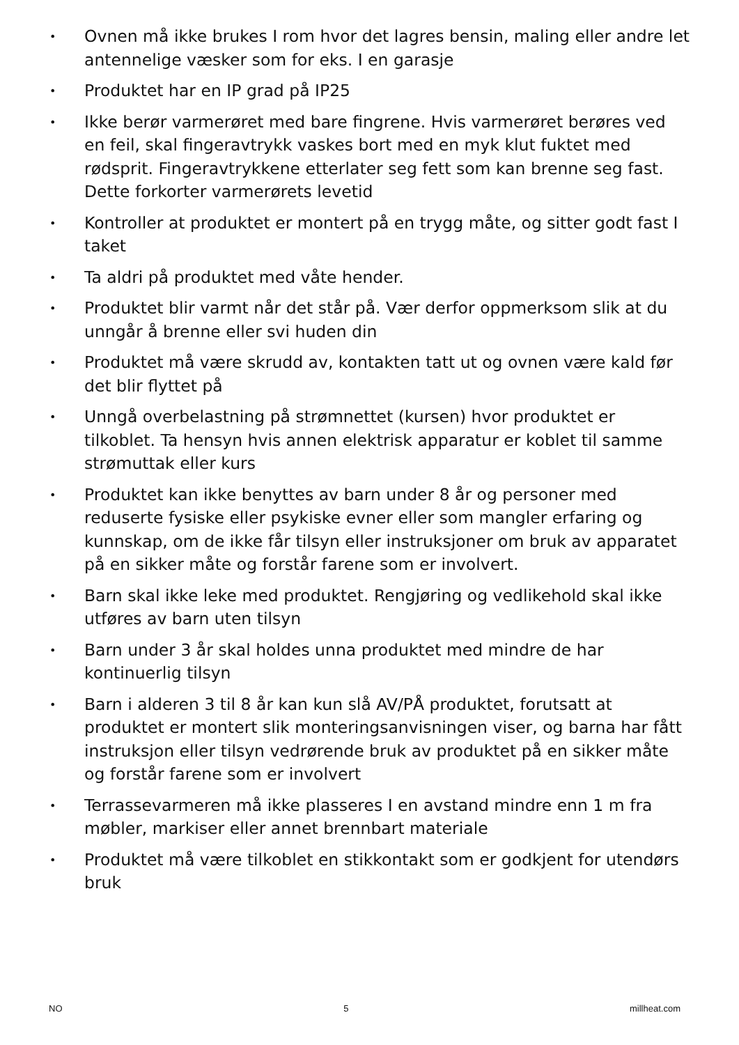• Ovnen må ikke brukes I rom hvor det lagres bensin, maling eller andre let antennelige væsker som for eks. I en garasje
• Produktet har en IP grad på IP25
• Ikke berør varmerøret med bare fingrene. Hvis varmerøret berøres ved en feil, skal fingeravtrykk vaskes bort med en myk klut fuktet med rødsprit. Fingeravtrykkene etterlater seg fett som kan brenne seg fast. Dette forkorter varmerørets levetid
• Kontroller at produktet er montert på en trygg måte, og sitter godt fast I taket
• Ta aldri på produktet med våte hender.
• Produktet blir varmt når det står på. Vær derfor oppmerksom slik at du unngår å brenne eller svi huden din
• Produktet må være skrudd av, kontakten tatt ut og ovnen være kald før det blir flyttet på
• Unngå overbelastning på strømnettet (kursen) hvor produktet er tilkoblet. Ta hensyn hvis annen elektrisk apparatur er koblet til samme strømuttak eller kurs
• Produktet kan ikke benyttes av barn under 8 år og personer med reduserte fysiske eller psykiske evner eller som mangler erfaring og kunnskap, om de ikke får tilsyn eller instruksjoner om bruk av apparatet på en sikker måte og forstår farene som er involvert.
• Barn skal ikke leke med produktet. Rengjøring og vedlikehold skal ikke utføres av barn uten tilsyn
• Barn under 3 år skal holdes unna produktet med mindre de har kontinuerlig tilsyn
• Barn i alderen 3 til 8 år kan kun slå AV/PÅ produktet, forutsatt at produktet er montert slik monteringsanvisningen viser, og barna har fått instruksjon eller tilsyn vedrørende bruk av produktet på en sikker måte og forstår farene som er involvert
• Terrassevarmeren må ikke plasseres I en avstand mindre enn 1 m fra møbler, markiser eller annet brennbart materiale
• Produktet må være tilkoblet en stikkontakt som er godkjent for utendørs bruk
NO 5 millheat.com